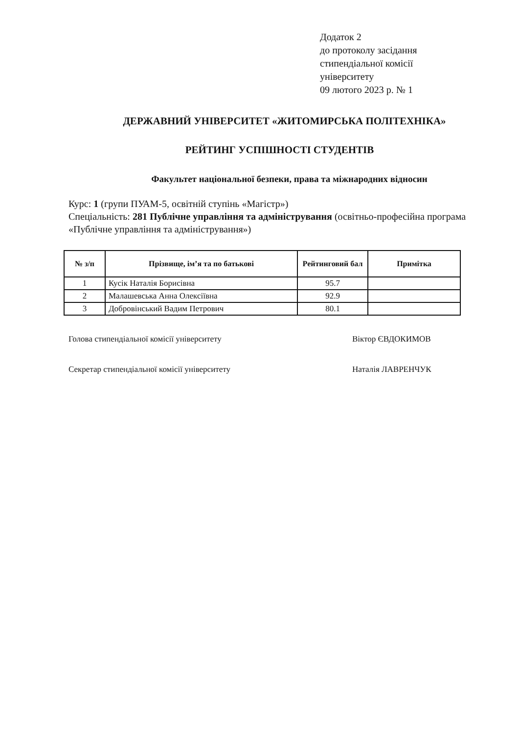Додаток 2
до протоколу засідання
стипендіальної комісії
університету
09 лютого 2023 р. № 1
ДЕРЖАВНИЙ УНІВЕРСИТЕТ «ЖИТОМИРСЬКА ПОЛІТЕХНІКА»
РЕЙТИНГ УСПІШНОСТІ СТУДЕНТІВ
Факультет національної безпеки, права та міжнародних відносин
Курс: 1 (групи ПУАМ-5, освітній ступінь «Магістр»)
Спеціальність: 281 Публічне управління та адміністрування (освітньо-професійна програма «Публічне управління та адміністрування»)
| № з/п | Прізвище, ім’я та по батькові | Рейтинговий бал | Примітка |
| --- | --- | --- | --- |
| 1 | Кусік Наталія Борисівна | 95.7 | |
| 2 | Малашевська Анна Олексіївна | 92.9 | |
| 3 | Добровінський Вадим Петрович | 80.1 | |
Голова стипендіальної комісії університету Віктор ЄВДОКИМОВ
Секретар стипендіальної комісії університету Наталія ЛАВРЕНЧУК